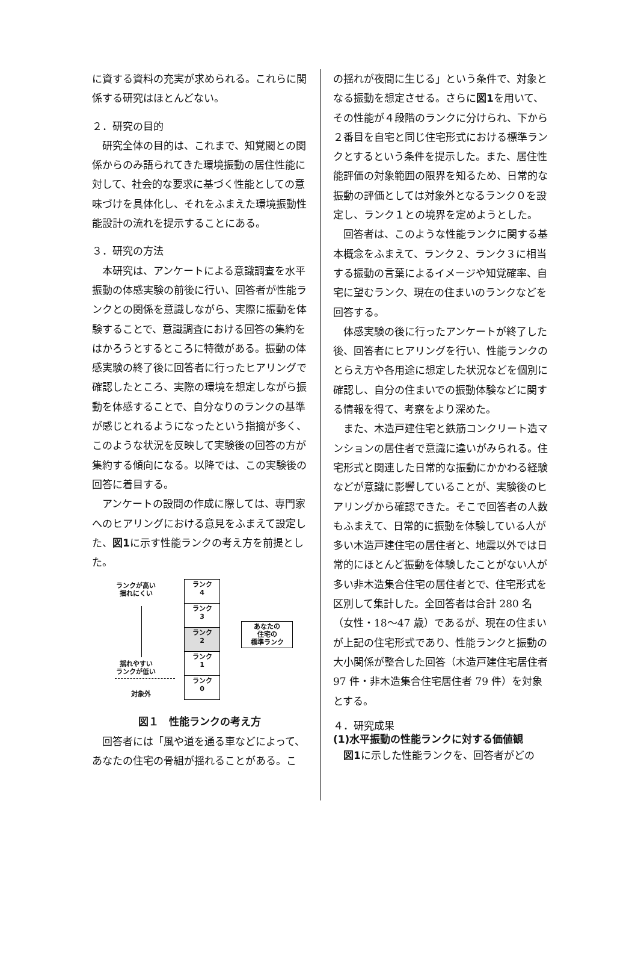に資する資料の充実が求められる。これらに関係する研究はほとんどない。
２．研究の目的
　研究全体の目的は、これまで、知覚閾との関係からのみ語られてきた環境振動の居住性能に対して、社会的な要求に基づく性能としての意味づけを具体化し、それをふまえた環境振動性能設計の流れを提示することにある。
３．研究の方法
　本研究は、アンケートによる意識調査を水平振動の体感実験の前後に行い、回答者が性能ランクとの関係を意識しながら、実際に振動を体験することで、意識調査における回答の集約をはかろうとするところに特徴がある。振動の体感実験の終了後に回答者に行ったヒアリングで確認したところ、実際の環境を想定しながら振動を体感することで、自分なりのランクの基準が感じとれるようになったという指摘が多く、このような状況を反映して実験後の回答の方が集約する傾向になる。以降では、この実験後の回答に着目する。
　アンケートの設問の作成に際しては、専門家へのヒアリングにおける意見をふまえて設定した、図1に示す性能ランクの考え方を前提とした。
ランクが高い
揺れにくい
揺れやすい
ランクが低い
対象外
ランク
4
ランク
3
ランク
2
ランク
1
ランク
0
あなたの
住宅の
標準ランク
図１　性能ランクの考え方
　回答者には「風や道を通る車などによって、あなたの住宅の骨組が揺れることがある。こ
の揺れが夜間に生じる」という条件で、対象となる振動を想定させる。さらに図1を用いて、その性能が４段階のランクに分けられ、下から２番目を自宅と同じ住宅形式における標準ランクとするという条件を提示した。また、居住性能評価の対象範囲の限界を知るため、日常的な振動の評価としては対象外となるランク０を設定し、ランク１との境界を定めようとした。
　回答者は、このような性能ランクに関する基本概念をふまえて、ランク２、ランク３に相当する振動の言葉によるイメージや知覚確率、自宅に望むランク、現在の住まいのランクなどを回答する。
　体感実験の後に行ったアンケートが終了した後、回答者にヒアリングを行い、性能ランクのとらえ方や各用途に想定した状況などを個別に確認し、自分の住まいでの振動体験などに関する情報を得て、考察をより深めた。
　また、木造戸建住宅と鉄筋コンクリート造マンションの居住者で意識に違いがみられる。住宅形式と関連した日常的な振動にかかわる経験などが意識に影響していることが、実験後のヒアリングから確認できた。そこで回答者の人数もふまえて、日常的に振動を体験している人が多い木造戸建住宅の居住者と、地震以外では日常的にほとんど振動を体験したことがない人が多い非木造集合住宅の居住者とで、住宅形式を区別して集計した。全回答者は合計 280 名（女性・18～47 歳）であるが、現在の住まいが上記の住宅形式であり、性能ランクと振動の大小関係が整合した回答（木造戸建住宅居住者 97 件・非木造集合住宅居住者 79 件）を対象とする。
４．研究成果
(1)水平振動の性能ランクに対する価値観
　図1に示した性能ランクを、回答者がどの